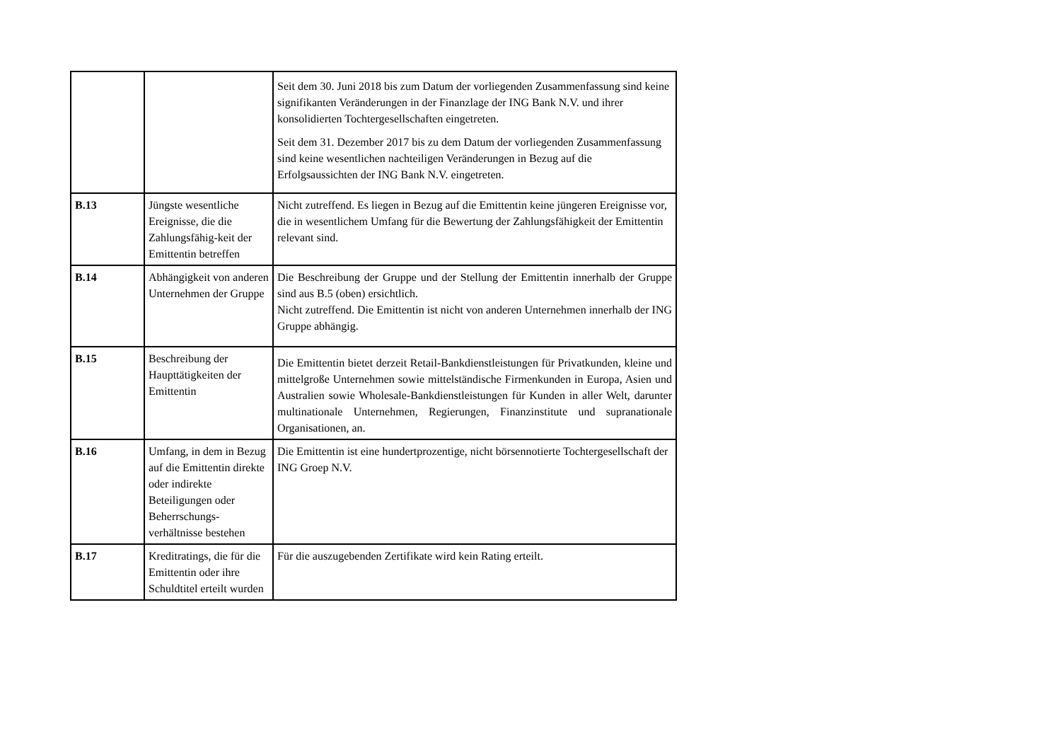| | | Seit dem 30. Juni 2018 bis zum Datum der vorliegenden Zusammenfassung sind keine signifikanten Veränderungen in der Finanzlage der ING Bank N.V. und ihrer konsolidierten Tochtergesellschaften eingetreten. Seit dem 31. Dezember 2017 bis zu dem Datum der vorliegenden Zusammenfassung sind keine wesentlichen nachteiligen Veränderungen in Bezug auf die Erfolgsaussichten der ING Bank N.V. eingetreten. |
| B.13 | Jüngste wesentliche Ereignisse, die die Zahlungsfähig-keit der Emittentin betreffen | Nicht zutreffend. Es liegen in Bezug auf die Emittentin keine jüngeren Ereignisse vor, die in wesentlichem Umfang für die Bewertung der Zahlungsfähigkeit der Emittentin relevant sind. |
| B.14 | Abhängigkeit von anderen Unternehmen der Gruppe | Die Beschreibung der Gruppe und der Stellung der Emittentin innerhalb der Gruppe sind aus B.5 (oben) ersichtlich. Nicht zutreffend. Die Emittentin ist nicht von anderen Unternehmen innerhalb der ING Gruppe abhängig. |
| B.15 | Beschreibung der Haupttätigkeiten der Emittentin | Die Emittentin bietet derzeit Retail-Bankdienstleistungen für Privatkunden, kleine und mittelgroße Unternehmen sowie mittelständische Firmenkunden in Europa, Asien und Australien sowie Wholesale-Bankdienstleistungen für Kunden in aller Welt, darunter multinationale Unternehmen, Regierungen, Finanzinstitute und supranationale Organisationen, an. |
| B.16 | Umfang, in dem in Bezug auf die Emittentin direkte oder indirekte Beteiligungen oder Beherrschungs-verhältnisse bestehen | Die Emittentin ist eine hundertprozentige, nicht börsennotierte Tochtergesellschaft der ING Groep N.V. |
| B.17 | Kreditratings, die für die Emittentin oder ihre Schuldtitel erteilt wurden | Für die auszugebenden Zertifikate wird kein Rating erteilt. |